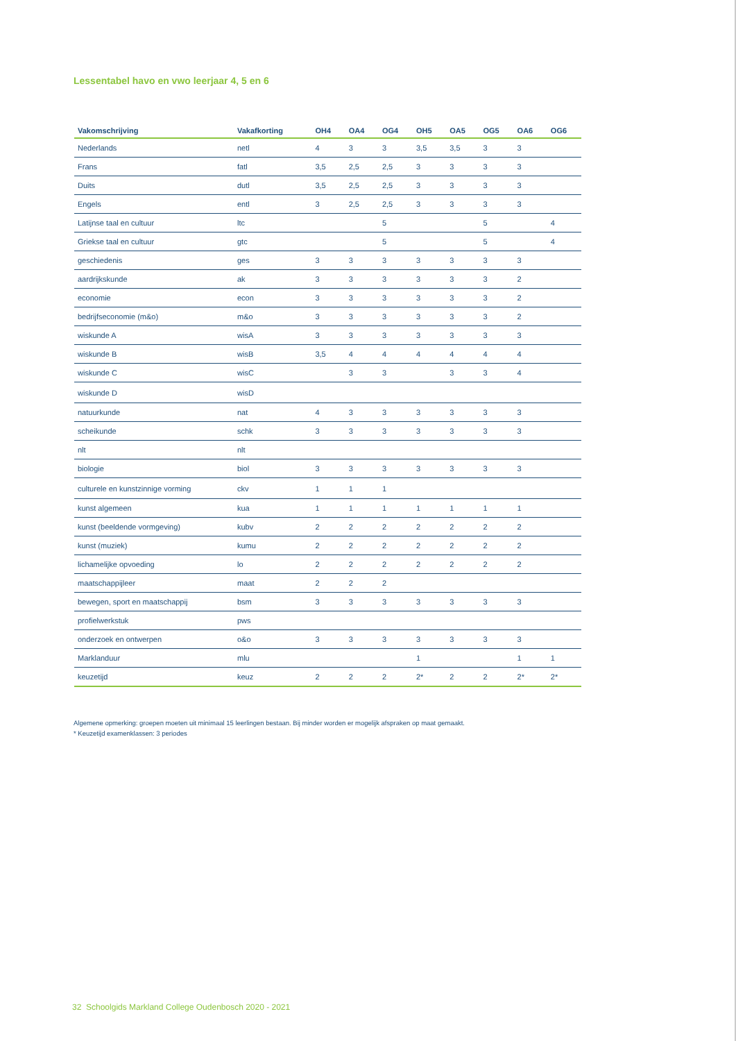Lessentabel havo en vwo leerjaar 4, 5 en 6
| Vakomschrijving | Vakafkorting | OH4 | OA4 | OG4 | OH5 | OA5 | OG5 | OA6 | OG6 |
| --- | --- | --- | --- | --- | --- | --- | --- | --- | --- |
| Nederlands | netl | 4 | 3 | 3 | 3,5 | 3,5 | 3 | 3 | |
| Frans | fatl | 3,5 | 2,5 | 2,5 | 3 | 3 | 3 | 3 | |
| Duits | dutl | 3,5 | 2,5 | 2,5 | 3 | 3 | 3 | 3 | |
| Engels | entl | 3 | 2,5 | 2,5 | 3 | 3 | 3 | 3 | |
| Latijnse taal en cultuur | ltc | | | 5 | | | 5 | | 4 |
| Griekse taal en cultuur | gtc | | | 5 | | | 5 | | 4 |
| geschiedenis | ges | 3 | 3 | 3 | 3 | 3 | 3 | 3 | |
| aardrijkskunde | ak | 3 | 3 | 3 | 3 | 3 | 3 | 2 | |
| economie | econ | 3 | 3 | 3 | 3 | 3 | 3 | 2 | |
| bedrijfseconomie (m&o) | m&o | 3 | 3 | 3 | 3 | 3 | 3 | 2 | |
| wiskunde A | wisA | 3 | 3 | 3 | 3 | 3 | 3 | 3 | |
| wiskunde B | wisB | 3,5 | 4 | 4 | 4 | 4 | 4 | 4 | |
| wiskunde C | wisC | | 3 | 3 | | 3 | 3 | 4 | |
| wiskunde D | wisD | | | | | | | | |
| natuurkunde | nat | 4 | 3 | 3 | 3 | 3 | 3 | 3 | |
| scheikunde | schk | 3 | 3 | 3 | 3 | 3 | 3 | 3 | |
| nlt | nlt | | | | | | | | |
| biologie | biol | 3 | 3 | 3 | 3 | 3 | 3 | 3 | |
| culturele en kunstzinnige vorming | ckv | 1 | 1 | 1 | | | | | |
| kunst algemeen | kua | 1 | 1 | 1 | 1 | 1 | 1 | 1 | |
| kunst (beeldende vormgeving) | kubv | 2 | 2 | 2 | 2 | 2 | 2 | 2 | |
| kunst (muziek) | kumu | 2 | 2 | 2 | 2 | 2 | 2 | 2 | |
| lichamelijke opvoeding | lo | 2 | 2 | 2 | 2 | 2 | 2 | 2 | |
| maatschappijleer | maat | 2 | 2 | 2 | | | | | |
| bewegen, sport en maatschappij | bsm | 3 | 3 | 3 | 3 | 3 | 3 | 3 | |
| profielwerkstuk | pws | | | | | | | | |
| onderzoek en ontwerpen | o&o | 3 | 3 | 3 | 3 | 3 | 3 | 3 | |
| Marklanduur | mlu | | | | 1 | | | 1 | 1 |
| keuzetijd | keuz | 2 | 2 | 2 | 2* | 2 | 2 | 2* | 2* |
Algemene opmerking: groepen moeten uit minimaal 15 leerlingen bestaan. Bij minder worden er mogelijk afspraken op maat gemaakt.
* Keuzetijd examenklassen: 3 periodes
32 Schoolgids Markland College Oudenbosch 2020 - 2021